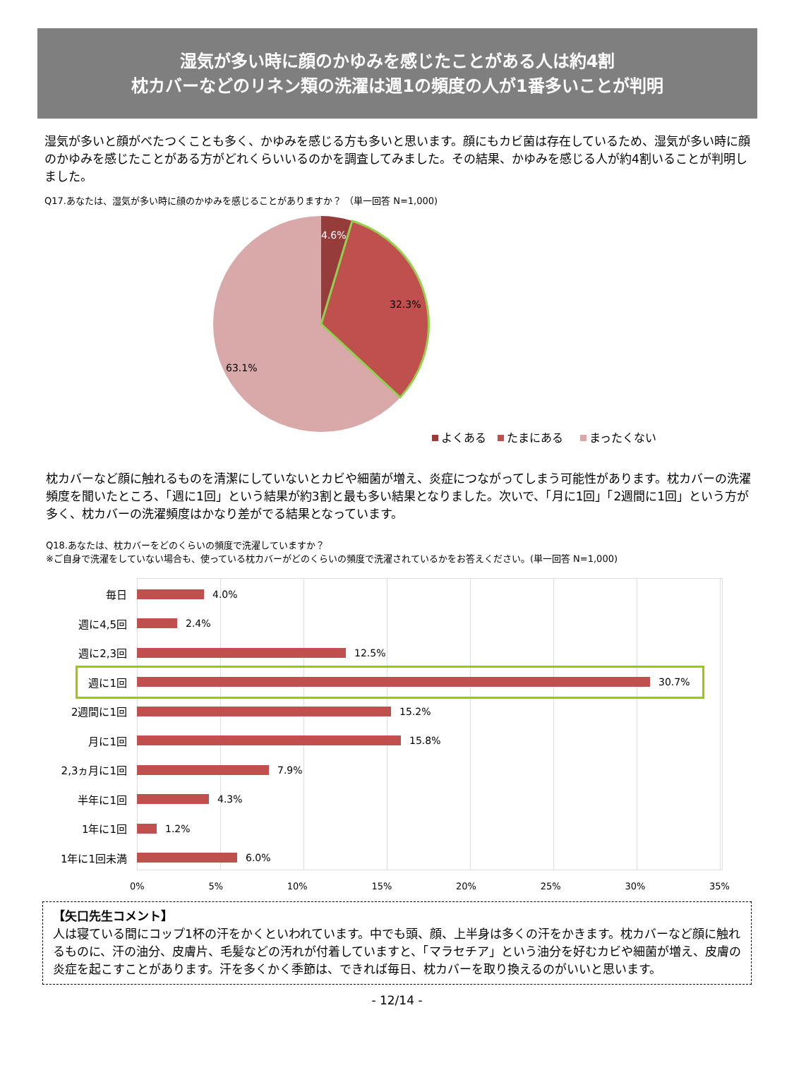湿気が多い時に顔のかゆみを感じたことがある人は約4割
枕カバーなどのリネン類の洗濯は週1の頻度の人が1番多いことが判明
湿気が多いと顔がべたつくことも多く、かゆみを感じる方も多いと思います。顔にもカビ菌は存在しているため、湿気が多い時に顔のかゆみを感じたことがある方がどれくらいいるのかを調査してみました。その結果、かゆみを感じる人が約4割いることが判明しました。
Q17.あなたは、湿気が多い時に顔のかゆみを感じることがありますか？ （単一回答 N=1,000)
4.6%
32.3%
63.1%
よくある
たまにある
まったくない
枕カバーなど顔に触れるものを清潔にしていないとカビや細菌が増え、炎症につながってしまう可能性があります。枕カバーの洗濯頻度を聞いたところ、「週に1回」という結果が約3割と最も多い結果となりました。次いで、「月に1回」「2週間に1回」という方が多く、枕カバーの洗濯頻度はかなり差がでる結果となっています。
Q18.あなたは、枕カバーをどのくらいの頻度で洗濯していますか？
※ご自身で洗濯をしていない場合も、使っている枕カバーがどのくらいの頻度で洗濯されているかをお答えください。(単一回答 N=1,000)
毎日 4.0%
週に4,5回 2.4%
週に2,3回 12.5%
週に1回 30.7%
2週間に1回 15.2%
月に1回 15.8%
2,3ヵ月に1回 7.9%
半年に1回 4.3%
1年に1回 1.2%
1年に1回未満 6.0%
0% 5% 10% 15% 20% 25% 30% 35%
【矢口先生コメント】
人は寝ている間にコップ1杯の汗をかくといわれています。中でも頭、顔、上半身は多くの汗をかきます。枕カバーなど顔に触れるものに、汗の油分、皮膚片、毛髪などの汚れが付着していますと、「マラセチア」という油分を好むカビや細菌が増え、皮膚の炎症を起こすことがあります。汗を多くかく季節は、できれば毎日、枕カバーを取り換えるのがいいと思います。
- 12/14 -